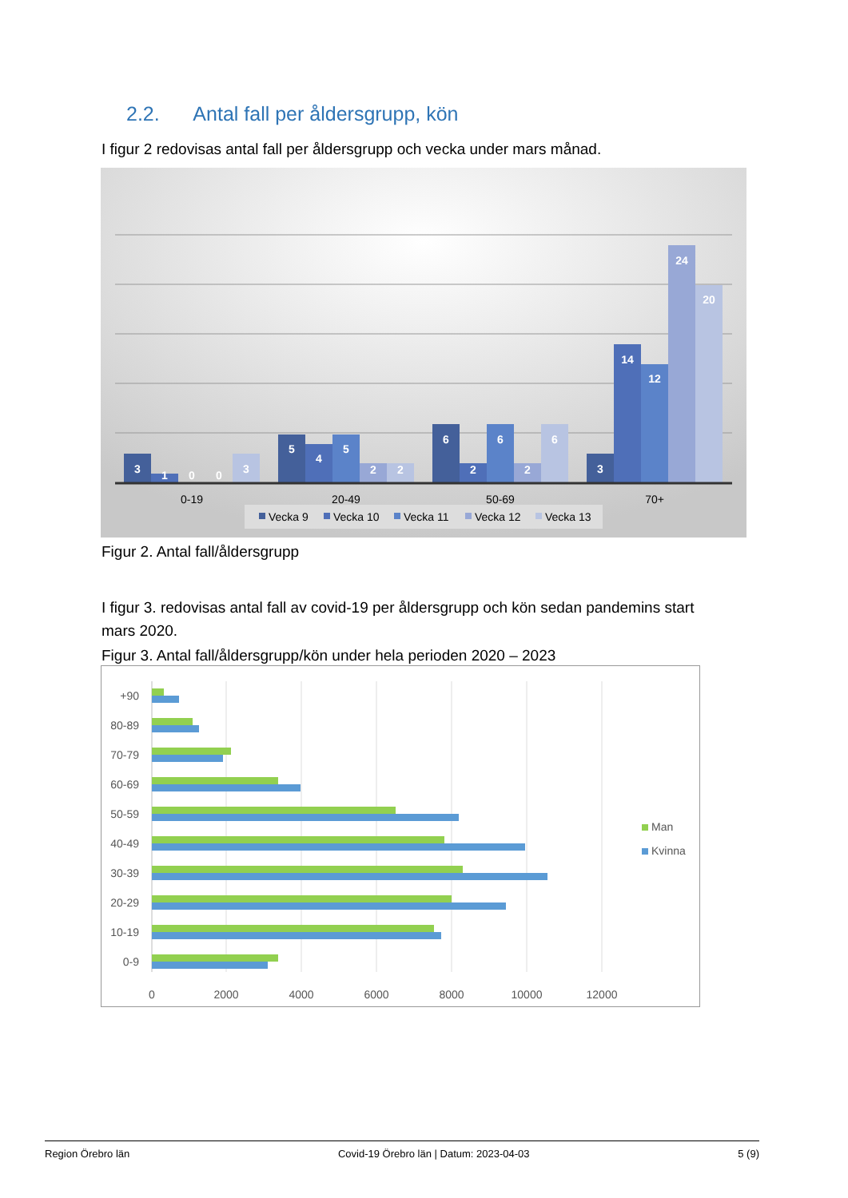2.2. Antal fall per åldersgrupp, kön
I figur 2 redovisas antal fall per åldersgrupp och vecka under mars månad.
3
1
0
0
3
5
4
5
2
2
6
2
6
2
6
3
14
12
24
20
0-19
20-49
50-69
70+
Vecka 9
Vecka 10
Vecka 11
Vecka 12
Vecka 13
Figur 2. Antal fall/åldersgrupp
I figur 3. redovisas antal fall av covid-19 per åldersgrupp och kön sedan pandemins start mars 2020.
Figur 3. Antal fall/åldersgrupp/kön under hela perioden 2020 – 2023
+90
80-89
70-79
60-69
50-59
40-49
30-39
20-29
10-19
0-9
0
2000
4000
6000
8000
10000
12000
Man
Kvinna
Region Örebro län Covid-19 Örebro län | Datum: 2023-04-03 5 (9)